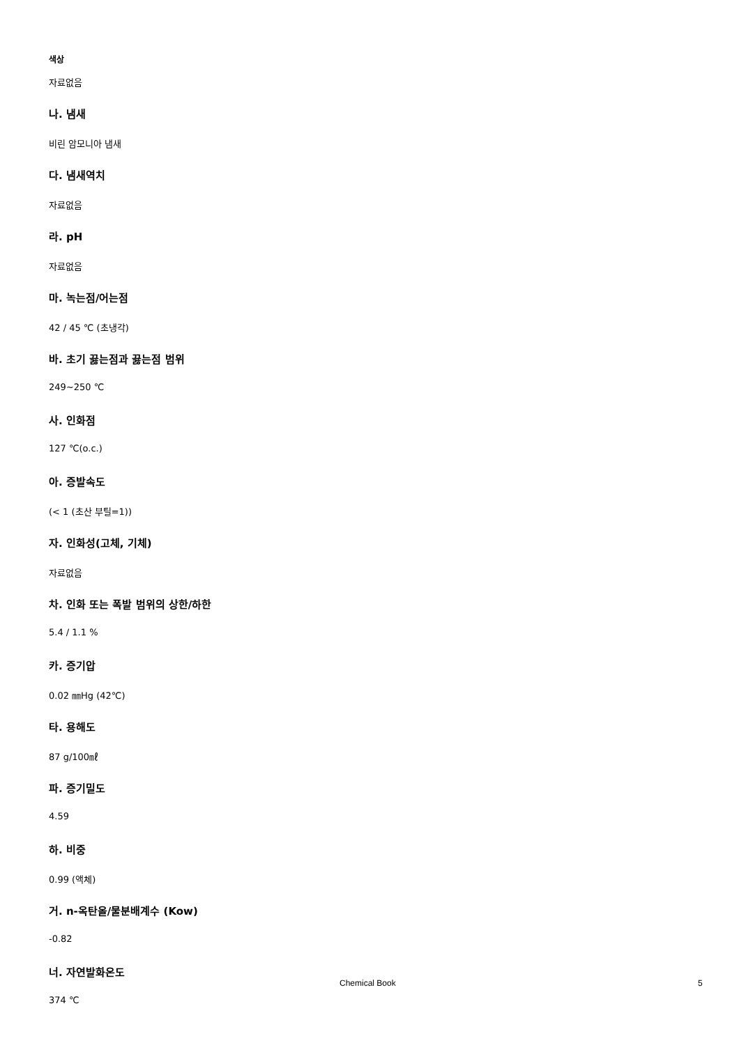색상
자료없음
나. 냄새
비린 암모니아 냄새
다. 냄새역치
자료없음
라. pH
자료없음
마. 녹는점/어는점
42 / 45 ℃ (초냉각)
바. 초기 끓는점과 끓는점 범위
249~250 ℃
사. 인화점
127 ℃(o.c.)
아. 증발속도
(< 1 (초산 부틸=1))
자. 인화성(고체, 기체)
자료없음
차. 인화 또는 폭발 범위의 상한/하한
5.4 / 1.1 %
카. 증기압
0.02 ㎜Hg (42℃)
타. 용해도
87 g/100㎖
파. 증기밀도
4.59
하. 비중
0.99 (액체)
거. n-옥탄올/물분배계수 (Kow)
-0.82
너. 자연발화온도
374 ℃
Chemical Book 5